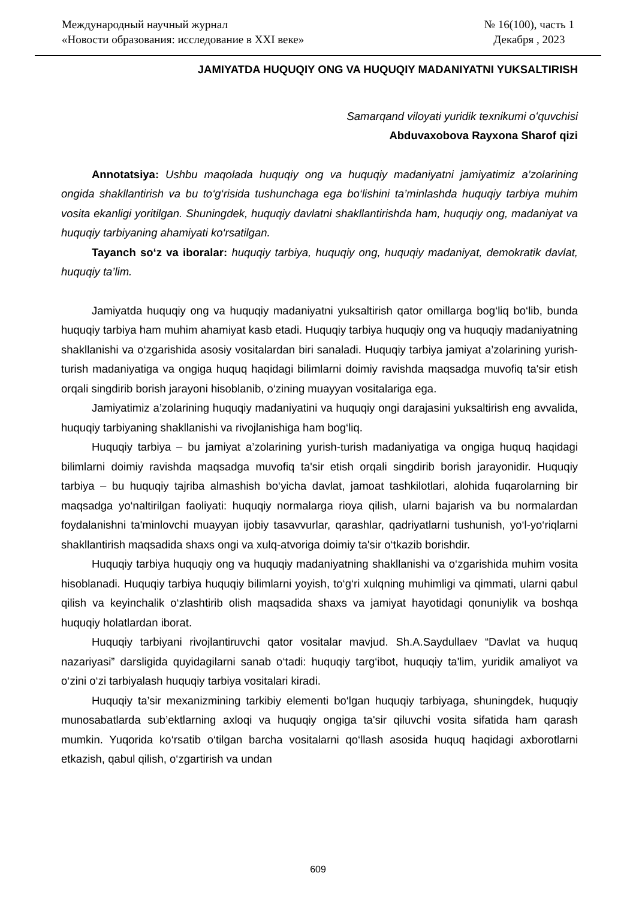Международный научный журнал
«Новости образования: исследование в XXI веке»
№ 16(100), часть 1
Декабря , 2023
JAMIYATDA HUQUQIY ONG VA HUQUQIY MADANIYATNI YUKSALTIRISH
Samarqand viloyati yuridik texnikumi oʻquvchisi
Abduvaxobova Rayxona Sharof qizi
Annotatsiya: Ushbu maqolada huquqiy ong va huquqiy madaniyatni jamiyatimiz a’zolarining ongida shakllantirish va bu to‘g‘risida tushunchaga ega bo‘lishini ta’minlashda huquqiy tarbiya muhim vosita ekanligi yoritilgan. Shuningdek, huquqiy davlatni shakllantirishda ham, huquqiy ong, madaniyat va huquqiy tarbiyaning ahamiyati ko‘rsatilgan.
Tayanch so‘z va iboralar: huquqiy tarbiya, huquqiy ong, huquqiy madaniyat, demokratik davlat, huquqiy ta’lim.
Jamiyatda huquqiy ong va huquqiy madaniyatni yuksaltirish qator omillarga bog‘liq bo‘lib, bunda huquqiy tarbiya ham muhim ahamiyat kasb etadi. Huquqiy tarbiya huquqiy ong va huquqiy madaniyatning shakllanishi va o‘zgarishida asosiy vositalardan biri sanaladi. Huquqiy tarbiya jamiyat a’zolarining yurish-turish madaniyatiga va ongiga huquq haqidagi bilimlarni doimiy ravishda maqsadga muvofiq ta'sir etish orqali singdirib borish jarayoni hisoblanib, o‘zining muayyan vositalariga ega.
Jamiyatimiz a’zolarining huquqiy madaniyatini va huquqiy ongi darajasini yuksaltirish eng avvalida, huquqiy tarbiyaning shakllanishi va rivojlanishiga ham bog‘liq.
Huquqiy tarbiya – bu jamiyat a’zolarining yurish-turish madaniyatiga va ongiga huquq haqidagi bilimlarni doimiy ravishda maqsadga muvofiq ta'sir etish orqali singdirib borish jarayonidir. Huquqiy tarbiya – bu huquqiy tajriba almashish bo‘yicha davlat, jamoat tashkilotlari, alohida fuqarolarning bir maqsadga yo‘naltirilgan faoliyati: huquqiy normalarga rioya qilish, ularni bajarish va bu normalardan foydalanishni ta'minlovchi muayyan ijobiy tasavvurlar, qarashlar, qadriyatlarni tushunish, yo‘l-yo‘riqlarni shakllantirish maqsadida shaxs ongi va xulq-atvoriga doimiy ta'sir o‘tkazib borishdir.
Huquqiy tarbiya huquqiy ong va huquqiy madaniyatning shakllanishi va o‘zgarishida muhim vosita hisoblanadi. Huquqiy tarbiya huquqiy bilimlarni yoyish, to‘g‘ri xulqning muhimligi va qimmati, ularni qabul qilish va keyinchalik o‘zlashtirib olish maqsadida shaxs va jamiyat hayotidagi qonuniylik va boshqa huquqiy holatlardan iborat.
Huquqiy tarbiyani rivojlantiruvchi qator vositalar mavjud. Sh.A.Saydullaev “Davlat va huquq nazariyasi” darsligida quyidagilarni sanab o‘tadi: huquqiy targ‘ibot, huquqiy ta'lim, yuridik amaliyot va o‘zini o‘zi tarbiyalash huquqiy tarbiya vositalari kiradi.
Huquqiy ta’sir mexanizmining tarkibiy elementi bo‘lgan huquqiy tarbiyaga, shuningdek, huquqiy munosabatlarda sub’ektlarning axloqi va huquqiy ongiga ta'sir qiluvchi vosita sifatida ham qarash mumkin. Yuqorida ko‘rsatib o‘tilgan barcha vositalarni qo‘llash asosida huquq haqidagi axborotlarni etkazish, qabul qilish, o‘zgartirish va undan
609